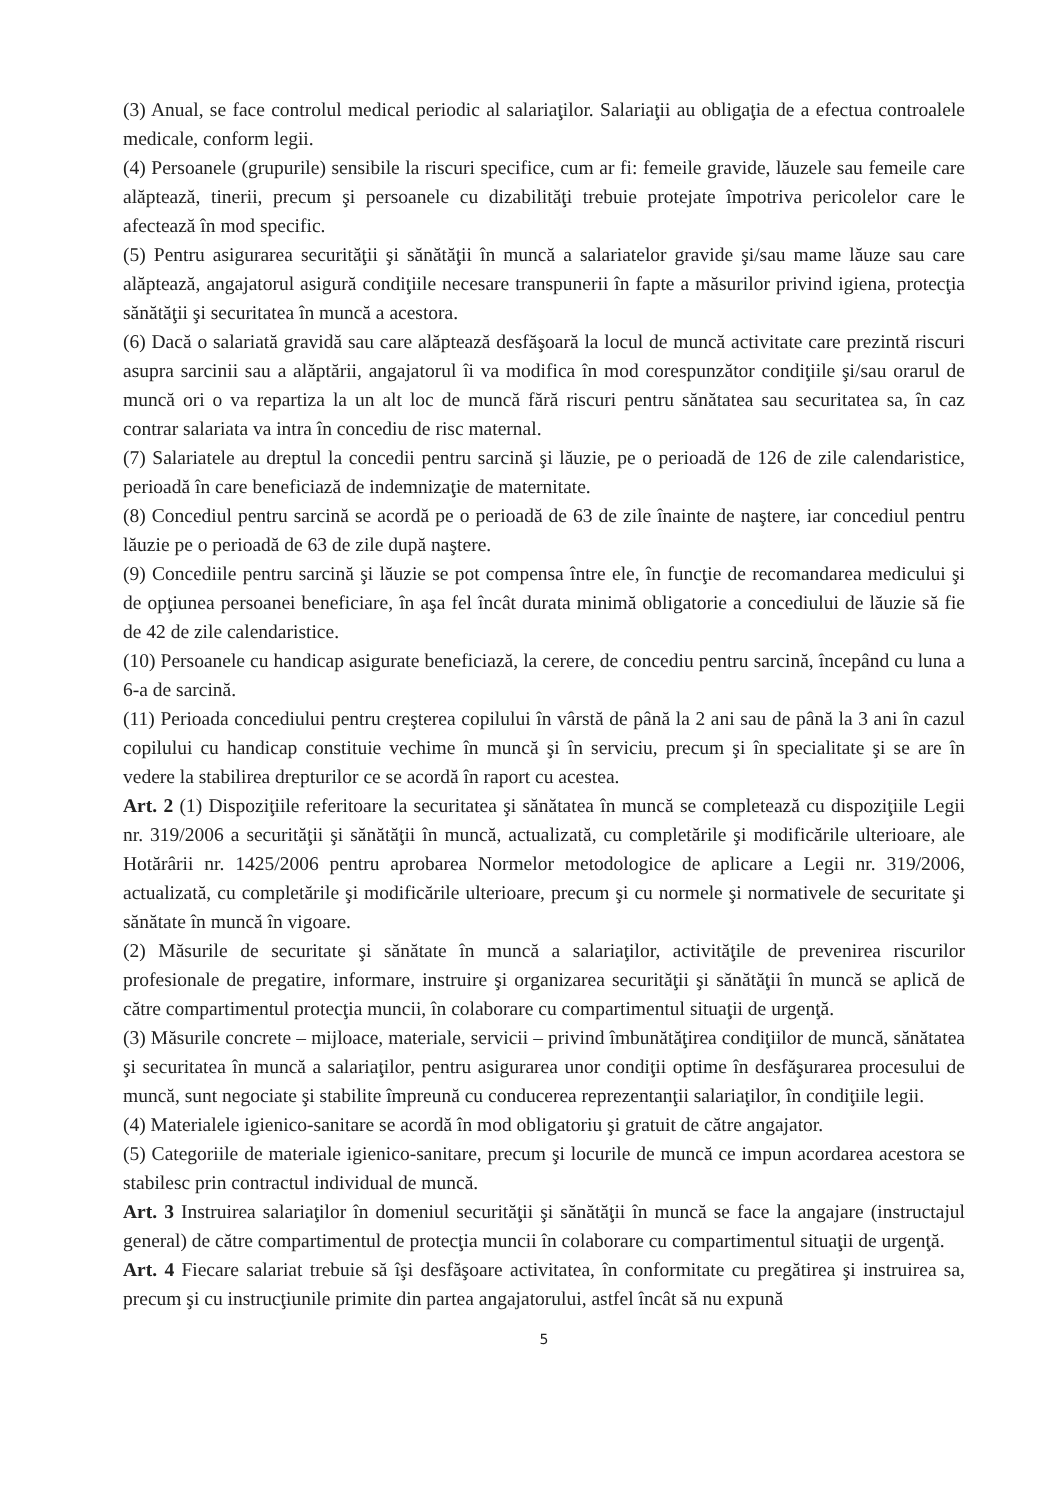(3) Anual, se face controlul medical periodic al salariaţilor. Salariaţii au obligaţia de a efectua controalele medicale, conform legii.
(4) Persoanele (grupurile) sensibile la riscuri specifice, cum ar fi: femeile gravide, lăuzele sau femeile care alăptează, tinerii, precum şi persoanele cu dizabilităţi trebuie protejate împotriva pericolelor care le afectează în mod specific.
(5) Pentru asigurarea securităţii şi sănătăţii în muncă a salariatelor gravide şi/sau mame lăuze sau care alăptează, angajatorul asigură condiţiile necesare transpunerii în fapte a măsurilor privind igiena, protecţia sănătăţii şi securitatea în muncă a acestora.
(6) Dacă o salariată gravidă sau care alăptează desfăşoară la locul de muncă activitate care prezintă riscuri asupra sarcinii sau a alăptării, angajatorul îi va modifica în mod corespunzător condiţiile şi/sau orarul de muncă ori o va repartiza la un alt loc de muncă fără riscuri pentru sănătatea sau securitatea sa, în caz contrar salariata va intra în concediu de risc maternal.
(7) Salariatele au dreptul la concedii pentru sarcină şi lăuzie, pe o perioadă de 126 de zile calendaristice, perioadă în care beneficiază de indemnizaţie de maternitate.
(8) Concediul pentru sarcină se acordă pe o perioadă de 63 de zile înainte de naştere, iar concediul pentru lăuzie pe o perioadă de 63 de zile după naştere.
(9) Concediile pentru sarcină şi lăuzie se pot compensa între ele, în funcţie de recomandarea medicului şi de opţiunea persoanei beneficiare, în aşa fel încât durata minimă obligatorie a concediului de lăuzie să fie de 42 de zile calendaristice.
(10) Persoanele cu handicap asigurate beneficiază, la cerere, de concediu pentru sarcină, începând cu luna a 6-a de sarcină.
(11) Perioada concediului pentru creşterea copilului în vârstă de până la 2 ani sau de până la 3 ani în cazul copilului cu handicap constituie vechime în muncă şi în serviciu, precum şi în specialitate şi se are în vedere la stabilirea drepturilor ce se acordă în raport cu acestea.
Art. 2 (1) Dispoziţiile referitoare la securitatea şi sănătatea în muncă se completează cu dispoziţiile Legii nr. 319/2006 a securităţii şi sănătăţii în muncă, actualizată, cu completările şi modificările ulterioare, ale Hotărârii nr. 1425/2006 pentru aprobarea Normelor metodologice de aplicare a Legii nr. 319/2006, actualizată, cu completările şi modificările ulterioare, precum şi cu normele şi normativele de securitate şi sănătate în muncă în vigoare.
(2) Măsurile de securitate şi sănătate în muncă a salariaţilor, activităţile de prevenirea riscurilor profesionale de pregatire, informare, instruire şi organizarea securităţii şi sănătăţii în muncă se aplică de către compartimentul protecţia muncii, în colaborare cu compartimentul situaţii de urgenţă.
(3) Măsurile concrete – mijloace, materiale, servicii – privind îmbunătăţirea condiţiilor de muncă, sănătatea şi securitatea în muncă a salariaţilor, pentru asigurarea unor condiţii optime în desfăşurarea procesului de muncă, sunt negociate şi stabilite împreună cu conducerea reprezentanţii salariaţilor, în condiţiile legii.
(4) Materialele igienico-sanitare se acordă în mod obligatoriu şi gratuit de către angajator.
(5) Categoriile de materiale igienico-sanitare, precum şi locurile de muncă ce impun acordarea acestora se stabilesc prin contractul individual de muncă.
Art. 3 Instruirea salariaţilor în domeniul securităţii şi sănătăţii în muncă se face la angajare (instructajul general) de către compartimentul de protecţia muncii în colaborare cu compartimentul situaţii de urgenţă.
Art. 4 Fiecare salariat trebuie să îşi desfăşoare activitatea, în conformitate cu pregătirea şi instruirea sa, precum şi cu instrucţiunile primite din partea angajatorului, astfel încât să nu expună
5